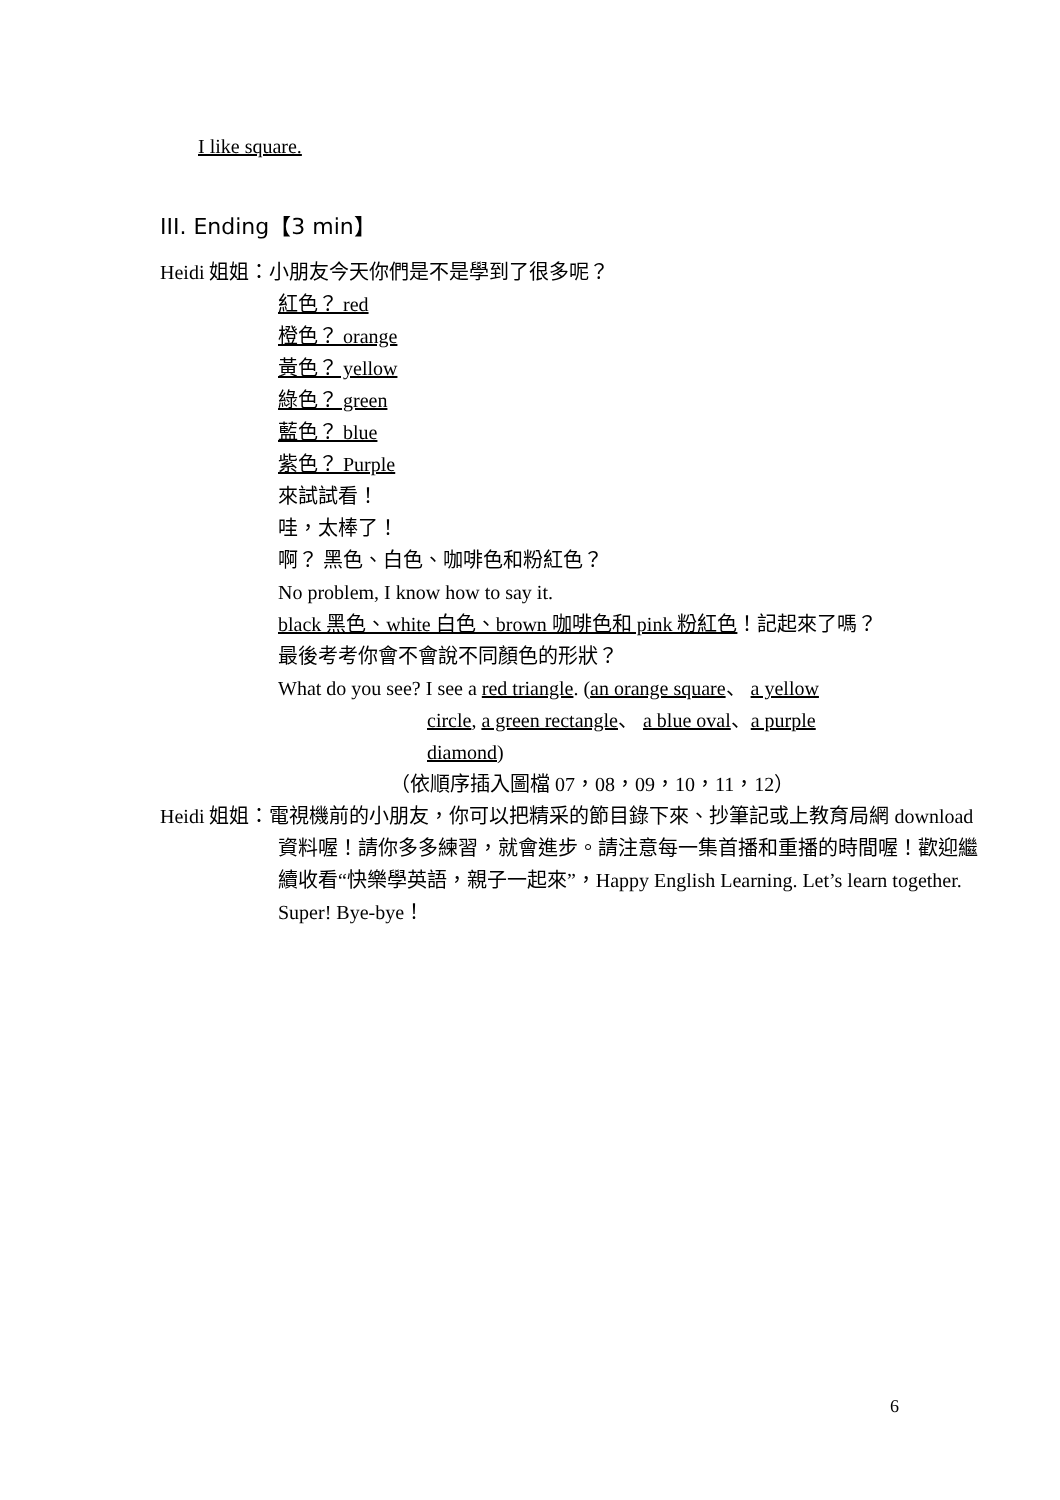I like square.
III. Ending【3 min】
Heidi 姐姐：小朋友今天你們是不是學到了很多呢？
紅色？ red
橙色？ orange
黃色？ yellow
綠色？ green
藍色？ blue
紫色？ Purple
來試試看！
哇，太棒了！
啊？ 黑色、白色、咖啡色和粉紅色？
No problem, I know how to say it.
black 黑色、white 白色、brown 咖啡色和 pink 粉紅色！記起來了嗎？
最後考考你會不會說不同顏色的形狀？
What do you see? I see a red triangle. (an orange square、 a yellow
circle, a green rectangle、 a blue oval、a purple
diamond)
（依順序插入圖檔 07，08，09，10，11，12）
Heidi 姐姐：電視機前的小朋友，你可以把精采的節目錄下來、抄筆記或上教育局網 download 資料喔！請你多多練習，就會進步。請注意每一集首播和重播的時間喔！歡迎繼續收看“快樂學英語，親子一起來”，Happy English Learning. Let’s learn together. Super! Bye-bye！
6